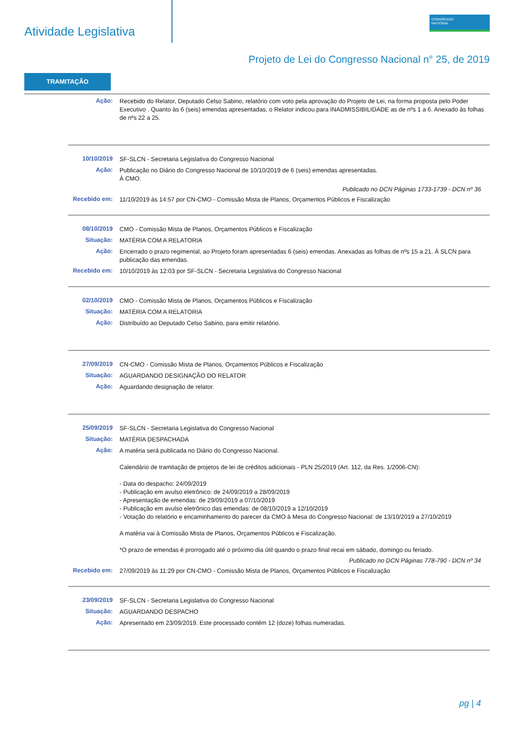Atividade Legislativa
CONGRESSO
NACIONAL
Projeto de Lei do Congresso Nacional n° 25, de 2019
TRAMITAÇÃO
Ação:
Recebido do Relator, Deputado Celso Sabino, relatório com voto pela aprovação do Projeto de Lei, na forma proposta pelo Poder Executivo . Quanto às 6 (seis) emendas apresentadas, o Relator indicou para INADMISSIBILIDADE as de nºs 1 a 6. Anexado às folhas de nºs 22 a 25.
10/10/2019
SF-SLCN - Secretaria Legislativa do Congresso Nacional
Ação:
Publicação no Diário do Congresso Nacional de 10/10/2019 de 6 (seis) emendas apresentadas.
À CMO.
Publicado no DCN Páginas 1733-1739 - DCN nº 36
Recebido em:
11/10/2019 às 14:57 por CN-CMO - Comissão Mista de Planos, Orçamentos Públicos e Fiscalização
08/10/2019
CMO - Comissão Mista de Planos, Orçamentos Públicos e Fiscalização
Situação:
MATÉRIA COM A RELATORIA
Ação:
Encerrado o prazo regimental, ao Projeto foram apresentadas 6 (seis) emendas. Anexadas as folhas de nºs 15 a 21. À SLCN para publicação das emendas.
Recebido em:
10/10/2019 às 12:03 por SF-SLCN - Secretaria Legislativa do Congresso Nacional
02/10/2019
CMO - Comissão Mista de Planos, Orçamentos Públicos e Fiscalização
Situação:
MATÉRIA COM A RELATORIA
Ação:
Distribuído ao Deputado Celso Sabino, para emitir relatório.
27/09/2019
CN-CMO - Comissão Mista de Planos, Orçamentos Públicos e Fiscalização
Situação:
AGUARDANDO DESIGNAÇÃO DO RELATOR
Ação:
Aguardando designação de relator.
25/09/2019
SF-SLCN - Secretaria Legislativa do Congresso Nacional
Situação:
MATÉRIA DESPACHADA
Ação:
A matéria será publicada no Diário do Congresso Nacional.
Calendário de tramitação de projetos de lei de créditos adicionais - PLN 25/2019 (Art. 112, da Res. 1/2006-CN):
- Data do despacho: 24/09/2019
- Publicação em avulso eletrônico: de 24/09/2019 a 28/09/2019
- Apresentação de emendas: de 29/09/2019 a 07/10/2019
- Publicação em avulso eletrônico das emendas: de 08/10/2019 a 12/10/2019
- Votação do relatório e encaminhamento do parecer da CMO à Mesa do Congresso Nacional: de 13/10/2019 a 27/10/2019
A matéria vai à Comissão Mista de Planos, Orçamentos Públicos e Fiscalização.
*O prazo de emendas é prorrogado até o próximo dia útil quando o prazo final recai em sábado, domingo ou feriado.
Publicado no DCN Páginas 778-790 - DCN nº 34
Recebido em:
27/09/2019 às 11:29 por CN-CMO - Comissão Mista de Planos, Orçamentos Públicos e Fiscalização
23/09/2019
SF-SLCN - Secretaria Legislativa do Congresso Nacional
Situação:
AGUARDANDO DESPACHO
Ação:
Apresentado em 23/09/2019. Este processado contém 12 (doze) folhas numeradas.
pg | 4